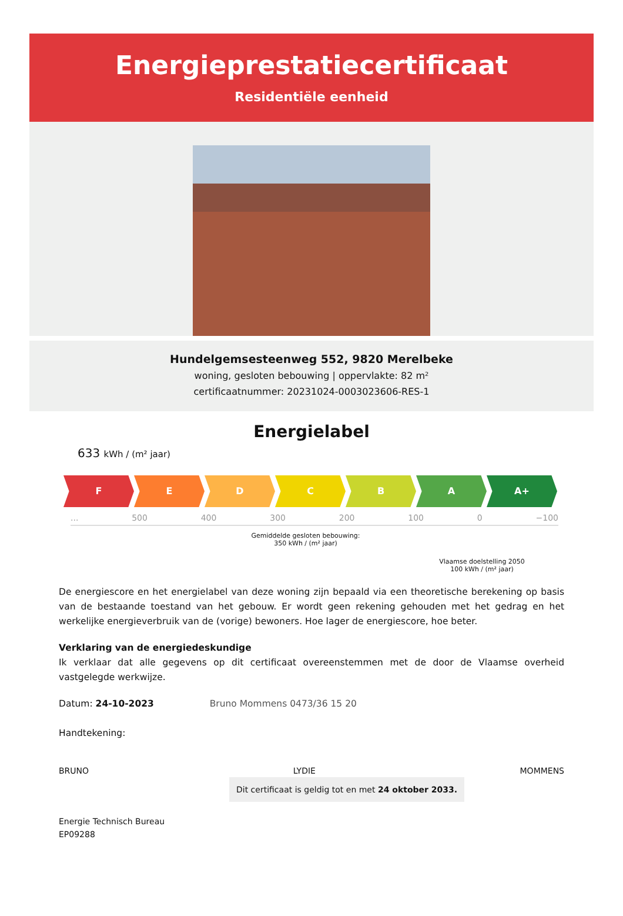Energieprestatiecertificaat
Residentiële eenheid
Hundelgemsesteenweg 552, 9820 Merelbeke
woning, gesloten bebouwing | oppervlakte: 82 m²
certificaatnummer: 20231024-0003023606-RES-1
Energielabel
633 kWh / (m² jaar)
F E D C B A A+
... 500 400 300 200 100 0 −100
Gemiddelde gesloten bebouwing:
350 kWh / (m² jaar)
Vlaamse doelstelling 2050
100 kWh / (m² jaar)
De energiescore en het energielabel van deze woning zijn bepaald via een theoretische berekening op basis van de bestaande toestand van het gebouw. Er wordt geen rekening gehouden met het gedrag en het werkelijke energieverbruik van de (vorige) bewoners. Hoe lager de energiescore, hoe beter.
Verklaring van de energiedeskundige
Ik verklaar dat alle gegevens op dit certificaat overeenstemmen met de door de Vlaamse overheid vastgelegde werkwijze.
Datum: 24-10-2023 Bruno Mommens 0473/36 15 20
Handtekening:
BRUNO LYDIE MOMMENS Dit certificaat is geldig tot en met 24 oktober 2033.
Energie Technisch Bureau
EP09288